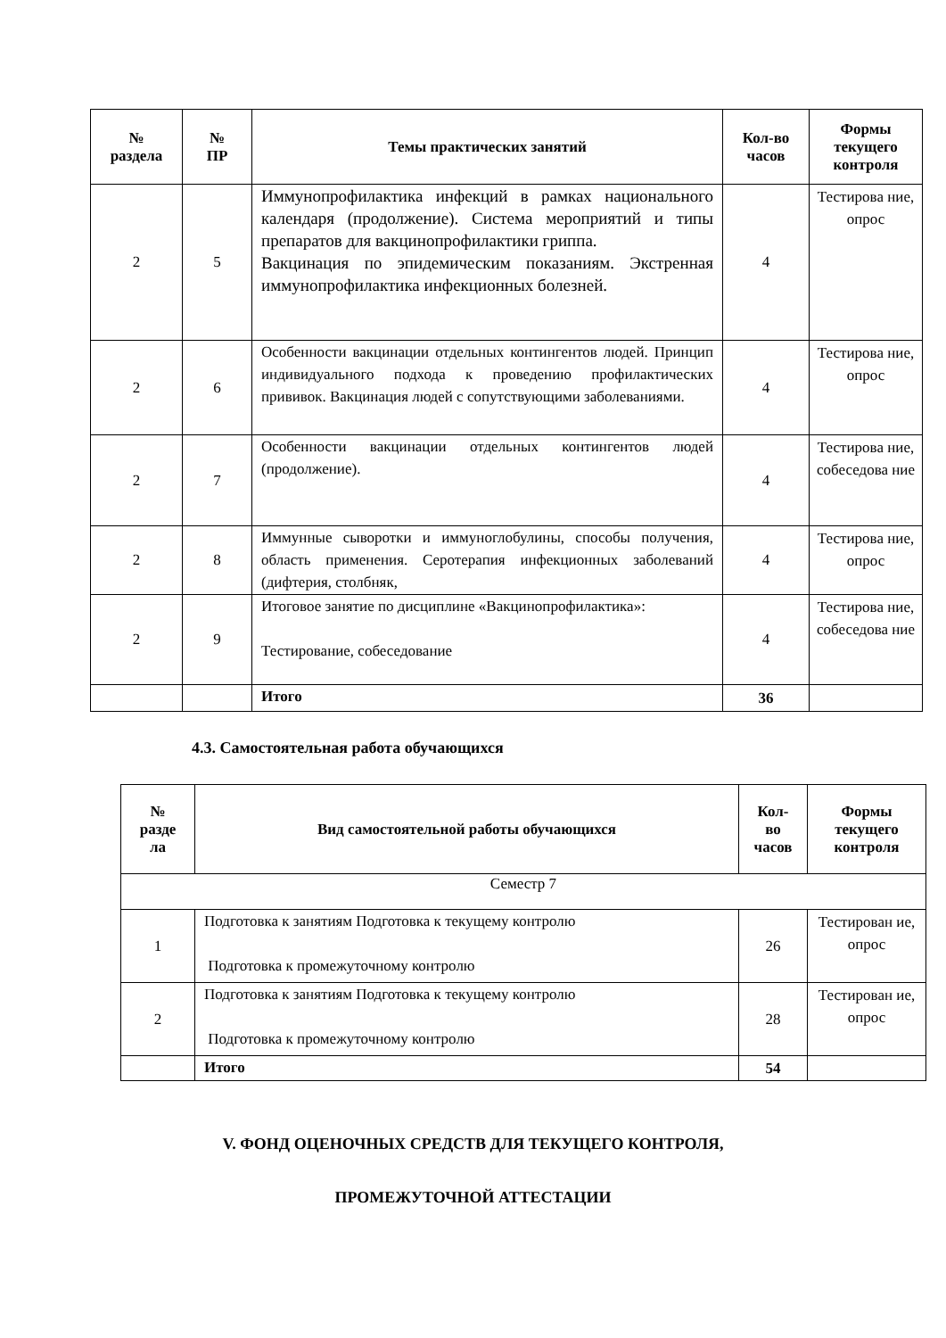| № раздела | № ПР | Темы практических занятий | Кол-во часов | Формы текущего контроля |
| --- | --- | --- | --- | --- |
| 2 | 5 | Иммунопрофилактика инфекций в рамках национального календаря (продолжение). Система мероприятий и типы препаратов для вакцинопрофилактики гриппа. Вакцинация по эпидемическим показаниям. Экстренная иммунопрофилактика инфекционных болезней. | 4 | Тестирова ние, опрос |
| 2 | 6 | Особенности вакцинации отдельных контингентов людей. Принцип индивидуального подхода к проведению профилактических прививок. Вакцинация людей с сопутствующими заболеваниями. | 4 | Тестирова ние, опрос |
| 2 | 7 | Особенности вакцинации отдельных контингентов людей (продолжение). | 4 | Тестирова ние, собеседова ние |
| 2 | 8 | Иммунные сыворотки и иммуноглобулины, способы получения, область применения. Серотерапия инфекционных заболеваний (дифтерия, столбняк, | 4 | Тестирова ние, опрос |
| 2 | 9 | Итоговое занятие по дисциплине «Вакцинопрофилактика»: Тестирование, собеседование | 4 | Тестирова ние, собеседова ние |
| | | Итого | 36 | |
4.3. Самостоятельная работа обучающихся
| № разде ла | Вид самостоятельной работы обучающихся | Кол- во часов | Формы текущего контроля |
| --- | --- | --- | --- |
| Семестр 7 | | | |
| 1 | Подготовка к занятиям Подготовка к текущему контролю Подготовка к промежуточному контролю | 26 | Тестирован ие, опрос |
| 2 | Подготовка к занятиям Подготовка к текущему контролю Подготовка к промежуточному контролю | 28 | Тестирован ие, опрос |
| | Итого | 54 | |
V. ФОНД ОЦЕНОЧНЫХ СРЕДСТВ ДЛЯ ТЕКУЩЕГО КОНТРОЛЯ,
ПРОМЕЖУТОЧНОЙ АТТЕСТАЦИИ